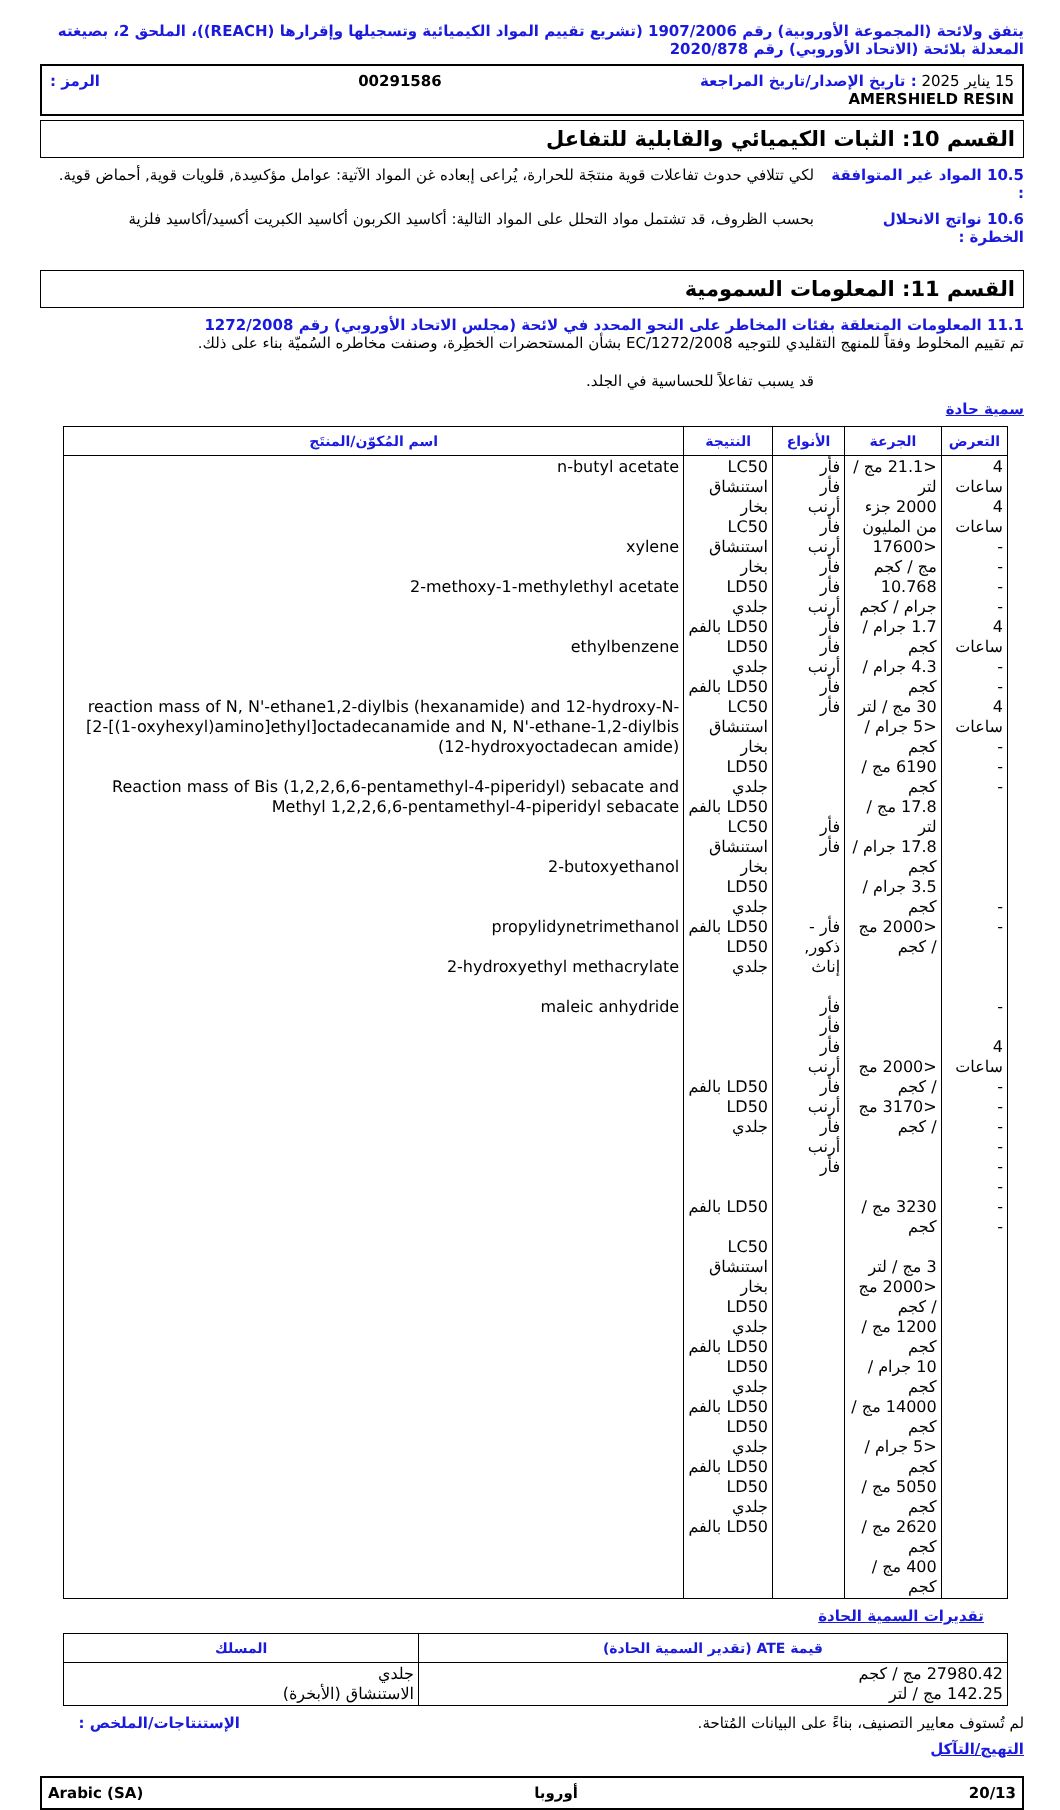يتفق ولائحة (المجموعة الأوروبية) رقم 1907/2006 (تشريع تقييم المواد الكيميائية وتسجيلها وإقرارها (REACH))، الملحق 2، بصيغته المعدلة بلائحة (الاتحاد الأوروبي) رقم 2020/878
15 يناير 2025 : تاريخ الإصدار/تاريخ المراجعة 00291586 الرمز :
AMERSHIELD RESIN
القسم 10: الثبات الكيميائي والقابلية للتفاعل
10.5 المواد غير المتوافقة :
لكي تتلافي حدوث تفاعلات قوية منتجَة للحرارة، يُراعى إبعاده غن المواد الآتية: عوامل مؤكسِدة, قلويات قوية, أحماض قوية.
10.6 نواتج الانحلال الخطرة :
بحسب الظروف، قد تشتمل مواد التحلل على المواد التالية: أكاسيد الكربون أكاسيد الكبريت أكسيد/أكاسيد فلزية
القسم 11: المعلومات السمومية
11.1 المعلومات المتعلقة بفئات المخاطر على النحو المحدد في لائحة (مجلس الاتحاد الأوروبي) رقم 1272/2008
تم تقييم المخلوط وفقاً للمنهج التقليدي للتوجيه EC/1272/2008 بشأن المستحضرات الخطِرة، وصنفت مخاطره السُميّة بناء على ذلك.
قد يسبب تفاعلاً للحساسية في الجلد.
سمية حادة
| التعرض | الجرعة | الأنواع | النتيجة | اسم المُكوّن/المنتَج |
| --- | --- | --- | --- | --- |
| 4 ساعات 4 ساعات - - - - 4 ساعات - - 4 ساعات - - - - - - 4 ساعات - - - - - - - - | <21.1 مج / لتر 2000 جزء من المليون <17600 مج / كجم 10.768 جرام / كجم 1.7 جرام / كجم 4.3 جرام / كجم 30 مج / لتر <5 جرام / كجم 6190 مج / كجم 17.8 مج / لتر 17.8 جرام / كجم 3.5 جرام / كجم <2000 مج / كجم <2000 مج / كجم <3170 مج / كجم 3230 مج / كجم 3 مج / لتر <2000 مج / كجم 1200 مج / كجم 10 جرام / كجم 14000 مج / كجم <5 جرام / كجم 5050 مج / كجم 2620 مج / كجم 400 مج / كجم | فأر فأر أرنب فأر أرنب فأر فأر أرنب فأر فأر أرنب فأر فأر فأر فأر فأر - ذكور, إناث فأر فأر فأر أرنب فأر أرنب فأر أرنب فأر | LC50 استنشاق بخار LC50 استنشاق بخار LD50 جلدي LD50 بالفم LD50 جلدي LD50 بالفم LC50 استنشاق بخار LD50 جلدي LD50 بالفم LC50 استنشاق بخار LD50 جلدي LD50 بالفم LD50 جلدي LD50 بالفم LD50 جلدي LD50 بالفم LC50 استنشاق بخار LD50 جلدي LD50 بالفم LD50 جلدي LD50 بالفم LD50 جلدي LD50 بالفم LD50 جلدي LD50 بالفم | n-butyl acetate xylene 2-methoxy-1-methylethyl acetate ethylbenzene reaction mass of N, N'-ethane1,2-diylbis (hexanamide) and 12-hydroxy-N-[2-[(1-oxyhexyl)amino]ethyl]octadecanamide and N, N'-ethane-1,2-diylbis (12-hydroxyoctadecan amide) Reaction mass of Bis (1,2,2,6,6-pentamethyl-4-piperidyl) sebacate and Methyl 1,2,2,6,6-pentamethyl-4-piperidyl sebacate 2-butoxyethanol propylidynetrimethanol 2-hydroxyethyl methacrylate maleic anhydride |
تقديرات السمية الحادة
| قيمة ATE (تقدير السمية الحادة) | المسلك |
| --- | --- |
| 27980.42 مج / كجم 142.25 مج / لتر | جلدي الاستنشاق (الأبخرة) |
لم تُستوف معايير التصنيف، بناءً على البيانات المُتاحة.
الإستنتاجات/الملخص :
التهيج/التآكل
20/13 أوروبا Arabic (SA)